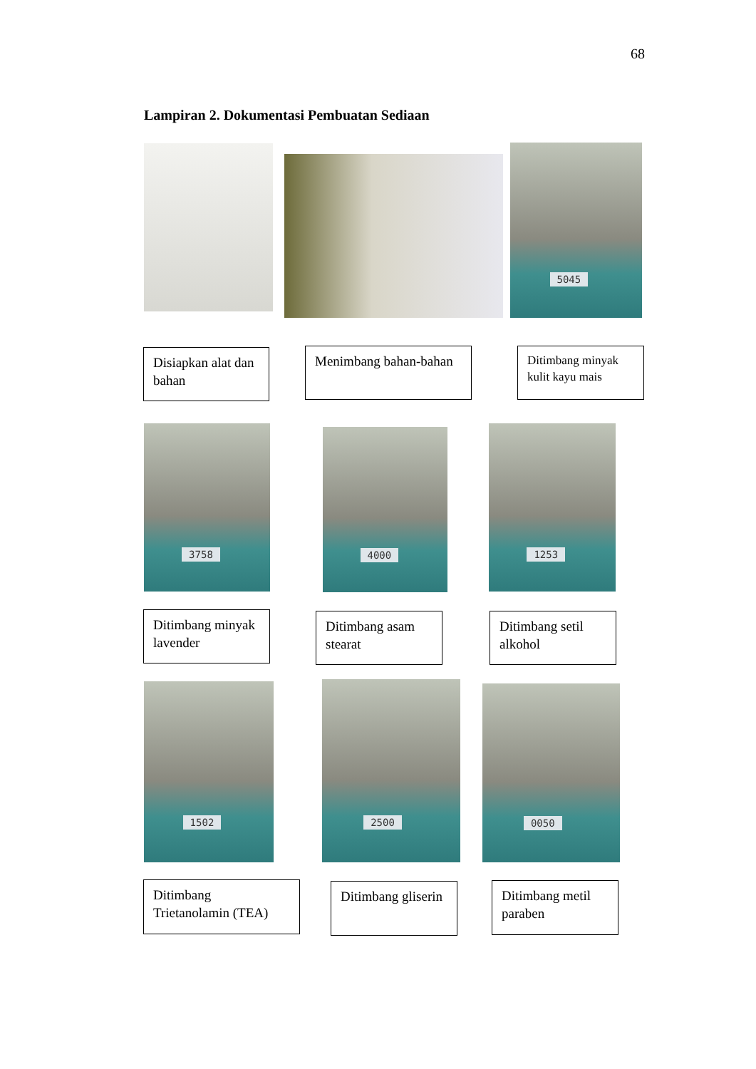68
Lampiran 2. Dokumentasi Pembuatan Sediaan
5045
Disiapkan alat dan bahan
Menimbang bahan-bahan
Ditimbang minyak kulit kayu mais
3758 4000 1253
Ditimbang minyak lavender
Ditimbang asam stearat
Ditimbang setil alkohol
1502 2500 0050
Ditimbang Trietanolamin (TEA)
Ditimbang gliserin
Ditimbang metil paraben